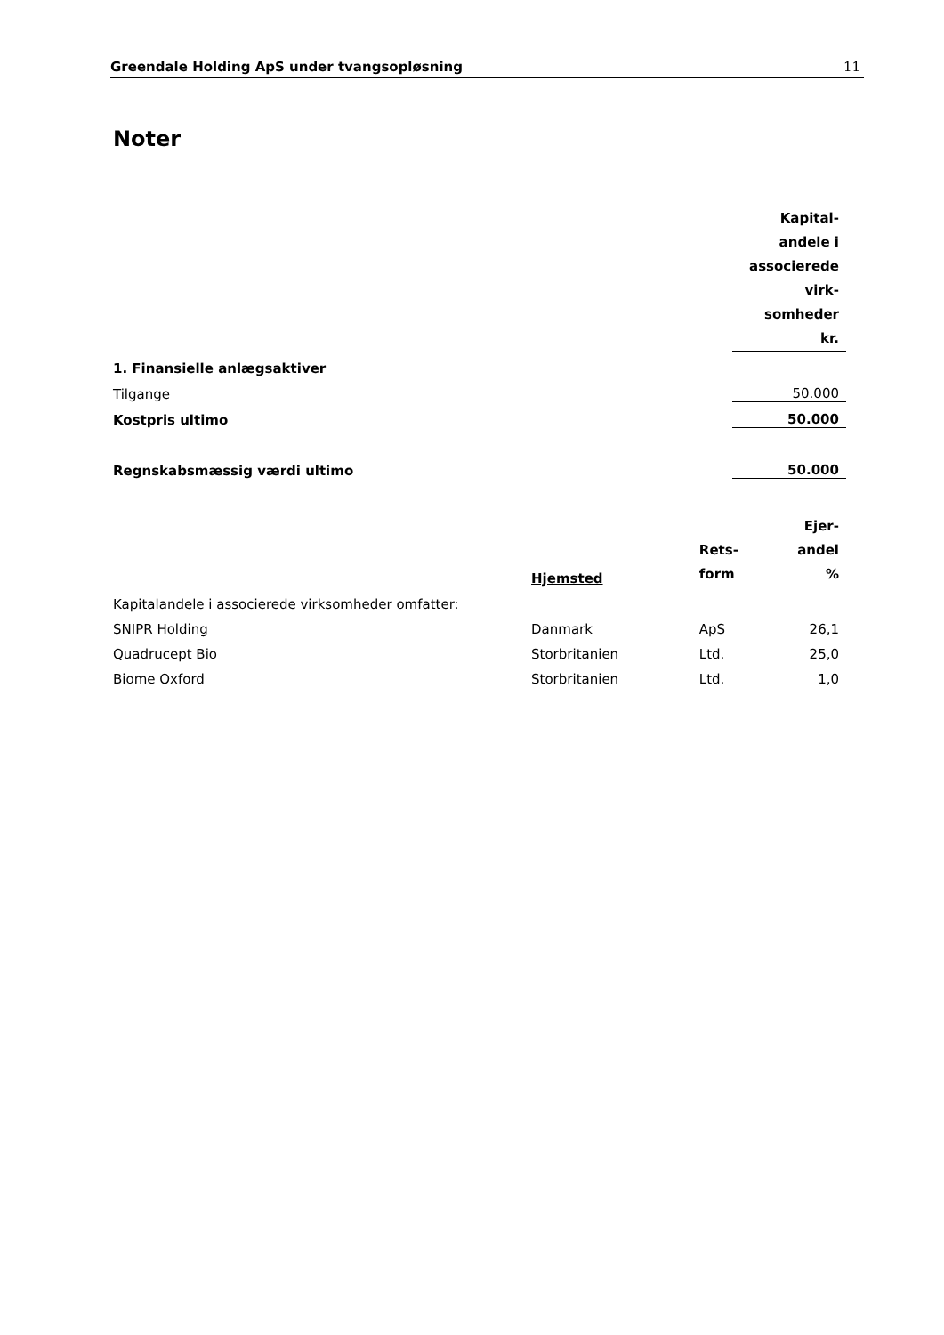Greendale Holding ApS under tvangsopløsning 11
Noter
| | Kapital- andele i associerede virk- somheder kr. |
| 1. Finansielle anlægsaktiver | |
| Tilgange | 50.000 |
| Kostpris ultimo | 50.000 |
| Regnskabsmæssig værdi ultimo | 50.000 |
| | Hjemsted | | Rets- form | | Ejer- andel % |
| Kapitalandele i associerede virksomheder omfatter: | | | | | |
| SNIPR Holding | Danmark | | ApS | | 26,1 |
| Quadrucept Bio | Storbritanien | | Ltd. | | 25,0 |
| Biome Oxford | Storbritanien | | Ltd. | | 1,0 |